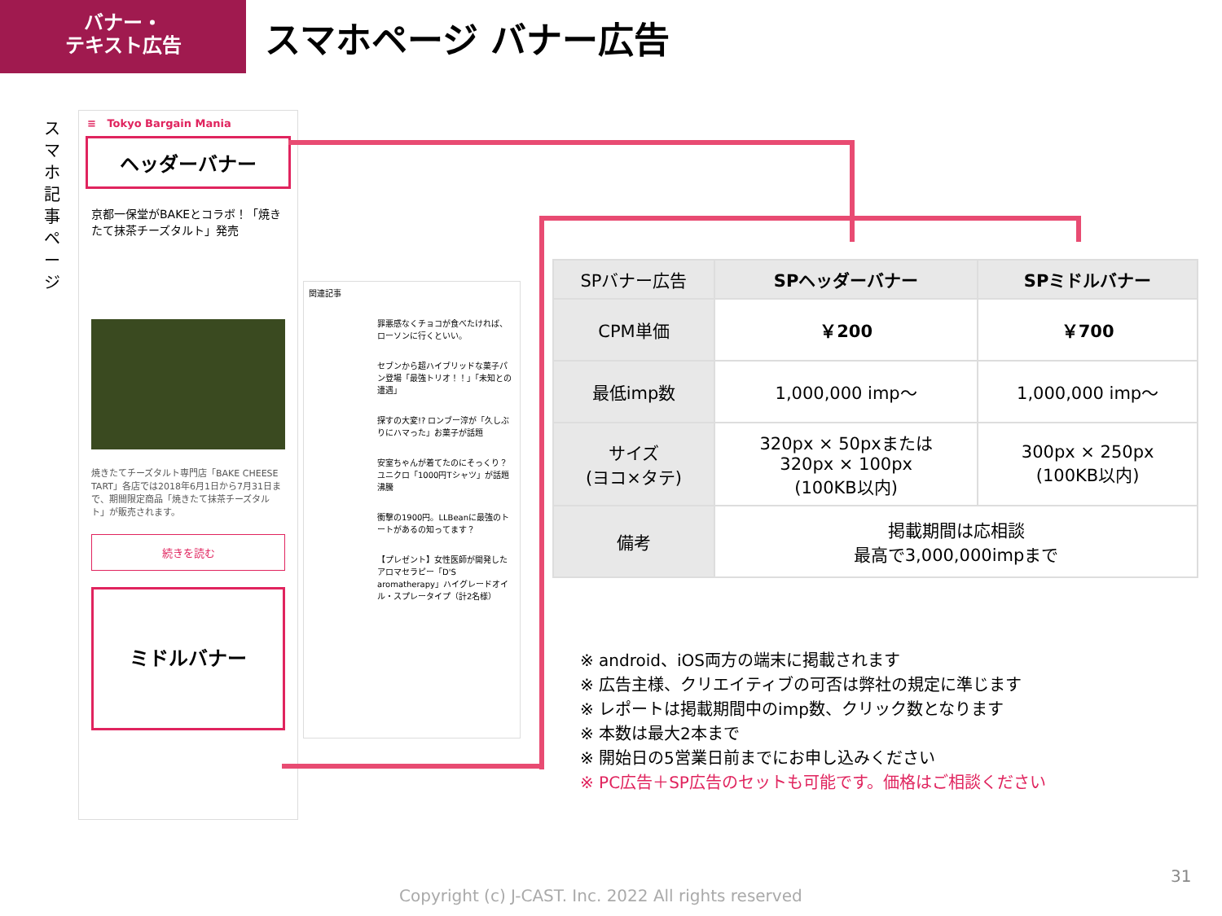バナー・
テキスト広告
スマホページ バナー広告
ス マ ホ 記 事 ペ ー ジ
≡ Tokyo Bargain Mania
ヘッダーバナー
京都一保堂がBAKEとコラボ！「焼きたて抹茶チーズタルト」発売
焼きたてチーズタルト専門店「BAKE CHEESE TART」各店では2018年6月1日から7月31日まで、期間限定商品「焼きたて抹茶チーズタルト」が販売されます。
続きを読む
ミドルバナー
関連記事
罪悪感なくチョコが食べたければ、ローソンに行くといい。
セブンから超ハイブリッドな菓子パン登場「最強トリオ！！」「未知との遭遇」
探すの大変!? ロンブー淳が「久しぶりにハマった」お菓子が話題
安室ちゃんが着てたのにそっくり？ユニクロ「1000円Tシャツ」が話題沸騰
衝撃の1900円。LLBeanに最強のトートがあるの知ってます？
【プレゼント】女性医師が開発したアロマセラピー「D'S aromatherapy」ハイグレードオイル・スプレータイプ（計2名様）
| SPバナー広告 | SPヘッダーバナー | SPミドルバナー |
| CPM単価 | ￥200 | ￥700 |
| 最低imp数 | 1,000,000 imp～ | 1,000,000 imp～ |
| サイズ (ヨコ×タテ) | 320px × 50pxまたは 320px × 100px (100KB以内) | 300px × 250px (100KB以内) |
| 備考 | 掲載期間は応相談 最高で3,000,000impまで | |
※ android、iOS両方の端末に掲載されます
※ 広告主様、クリエイティブの可否は弊社の規定に準じます
※ レポートは掲載期間中のimp数、クリック数となります
※ 本数は最大2本まで
※ 開始日の5営業日前までにお申し込みください
※ PC広告＋SP広告のセットも可能です。価格はご相談ください
31
Copyright (c) J-CAST. Inc. 2022 All rights reserved